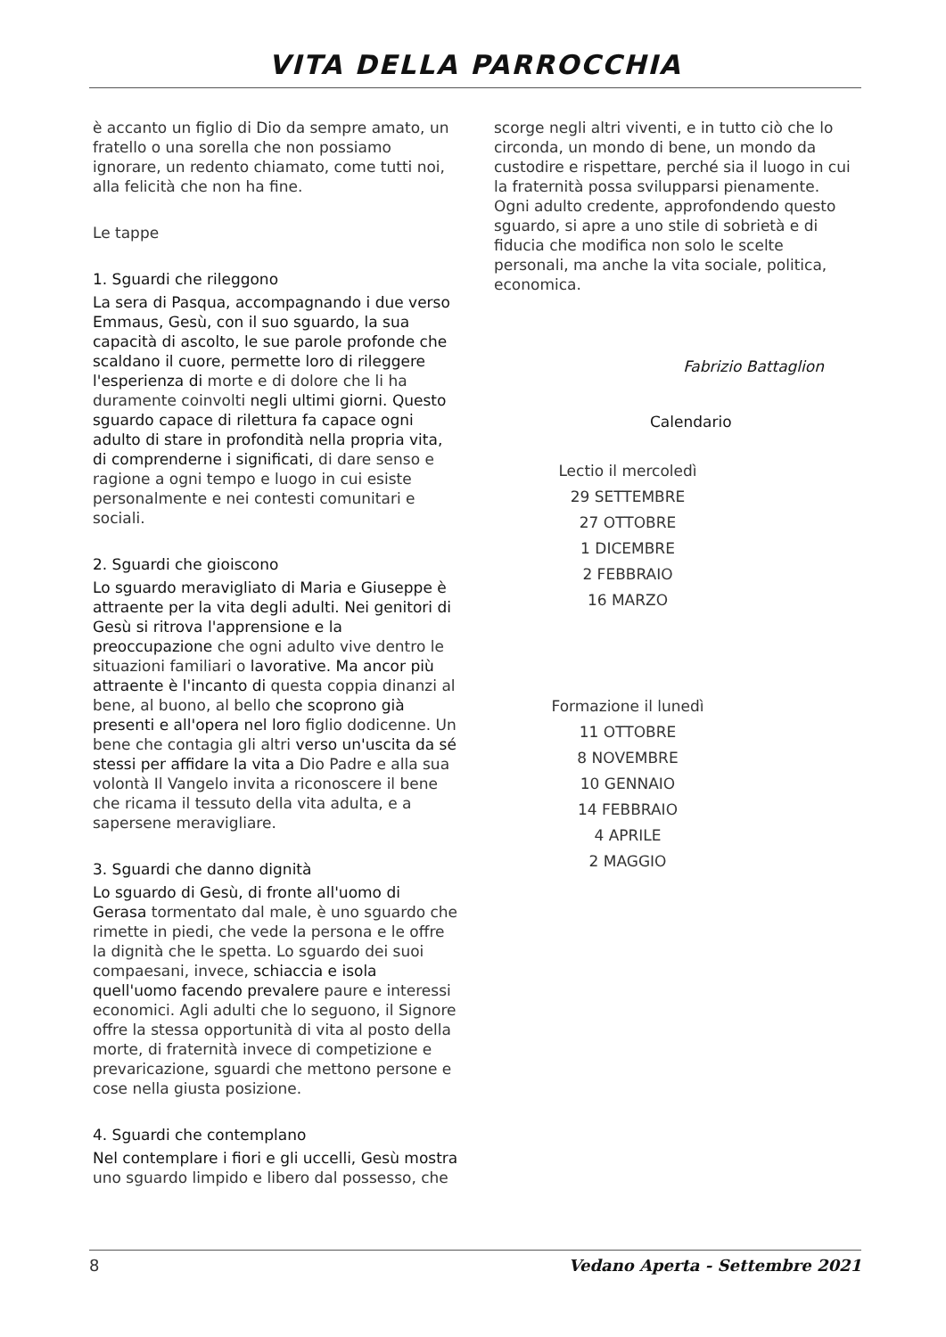VITA DELLA PARROCCHIA
è accanto un figlio di Dio da sempre amato, un fratello o una sorella che non possiamo ignorare, un redento chiamato, come tutti noi, alla felicità che non ha fine.
Le tappe
1. Sguardi che rileggono
La sera di Pasqua, accompagnando i due verso Emmaus, Gesù, con il suo sguardo, la sua capacità di ascolto, le sue parole profonde che scaldano il cuore, permette loro di rileggere l'esperienza di morte e di dolore che li ha duramente coinvolti negli ultimi giorni. Questo sguardo capace di rilettura fa capace ogni adulto di stare in profondità nella propria vita, di comprenderne i significati, di dare senso e ragione a ogni tempo e luogo in cui esiste personalmente e nei contesti comunitari e sociali.
2. Sguardi che gioiscono
Lo sguardo meravigliato di Maria e Giuseppe è attraente per la vita degli adulti. Nei genitori di Gesù si ritrova l'apprensione e la preoccupazione che ogni adulto vive dentro le situazioni familiari o lavorative. Ma ancor più attraente è l'incanto di questa coppia dinanzi al bene, al buono, al bello che scoprono già presenti e all'opera nel loro figlio dodicenne. Un bene che contagia gli altri verso un'uscita da sé stessi per affidare la vita a Dio Padre e alla sua volontà Il Vangelo invita a riconoscere il bene che ricama il tessuto della vita adulta, e a sapersene meravigliare.
3. Sguardi che danno dignità
Lo sguardo di Gesù, di fronte all'uomo di Gerasa tormentato dal male, è uno sguardo che rimette in piedi, che vede la persona e le offre la dignità che le spetta. Lo sguardo dei suoi compaesani, invece, schiaccia e isola quell'uomo facendo prevalere paure e interessi economici. Agli adulti che lo seguono, il Signore offre la stessa opportunità di vita al posto della morte, di fraternità invece di competizione e prevaricazione, sguardi che mettono persone e cose nella giusta posizione.
4. Sguardi che contemplano
Nel contemplare i fiori e gli uccelli, Gesù mostra uno sguardo limpido e libero dal possesso, che
scorge negli altri viventi, e in tutto ciò che lo circonda, un mondo di bene, un mondo da custodire e rispettare, perché sia il luogo in cui la fraternità possa svilupparsi pienamente. Ogni adulto credente, approfondendo questo sguardo, si apre a uno stile di sobrietà e di fiducia che modifica non solo le scelte personali, ma anche la vita sociale, politica, economica.
Fabrizio Battaglion
Calendario
Lectio il mercoledì
29 SETTEMBRE
27 OTTOBRE
1 DICEMBRE
2 FEBBRAIO
16 MARZO
Formazione il lunedì
11 OTTOBRE
8 NOVEMBRE
10 GENNAIO
14 FEBBRAIO
4 APRILE
2 MAGGIO
8 Vedano Aperta - Settembre 2021